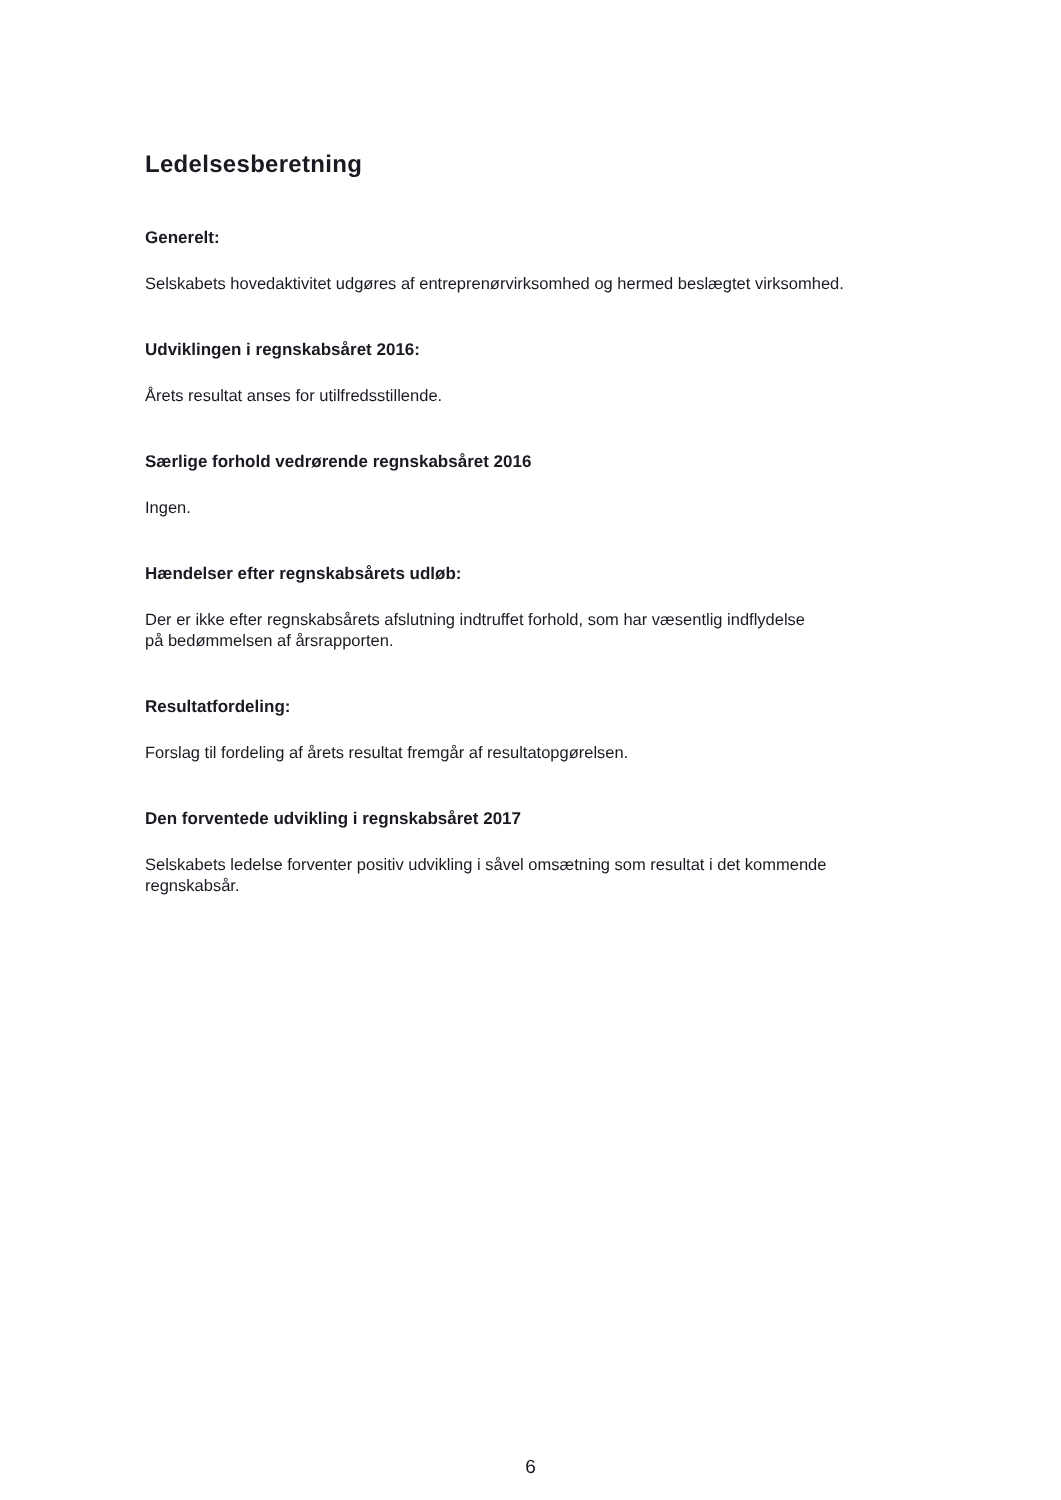Ledelsesberetning
Generelt:
Selskabets hovedaktivitet udgøres af entreprenørvirksomhed og hermed beslægtet virksomhed.
Udviklingen i regnskabsåret 2016:
Årets resultat anses for utilfredsstillende.
Særlige forhold vedrørende regnskabsåret 2016
Ingen.
Hændelser efter regnskabsårets udløb:
Der er ikke efter regnskabsårets afslutning indtruffet forhold, som har væsentlig indflydelse
på bedømmelsen af årsrapporten.
Resultatfordeling:
Forslag til fordeling af årets resultat fremgår af resultatopgørelsen.
Den forventede udvikling i regnskabsåret 2017
Selskabets ledelse forventer positiv udvikling i såvel omsætning som resultat i det kommende
regnskabsår.
6